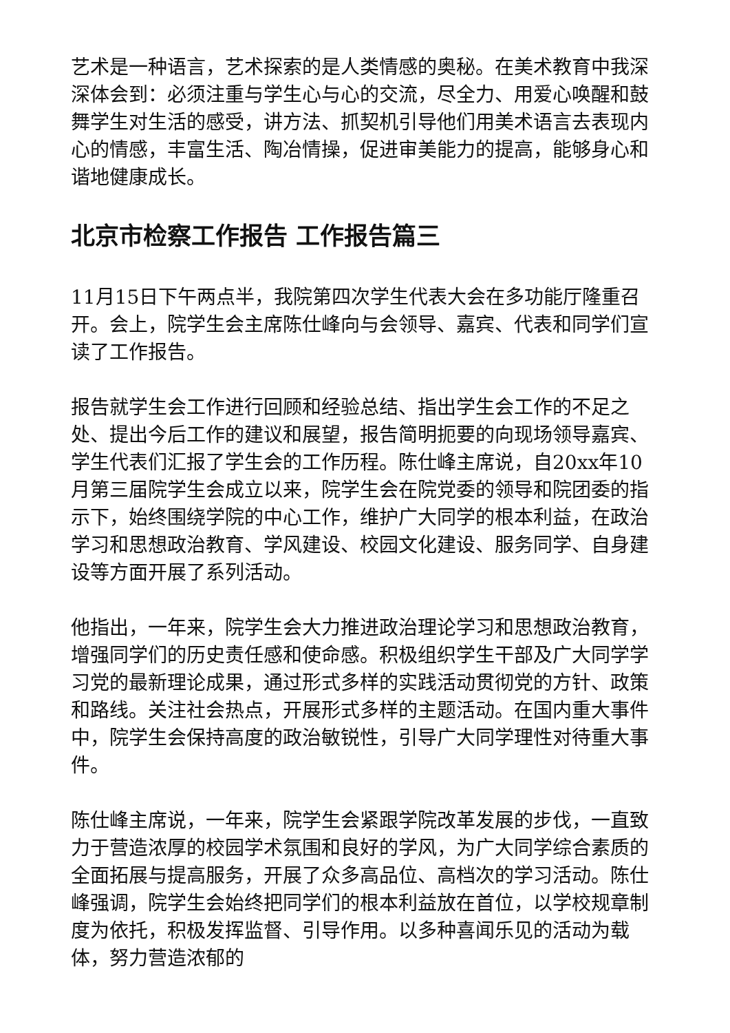艺术是一种语言，艺术探索的是人类情感的奥秘。在美术教育中我深深体会到：必须注重与学生心与心的交流，尽全力、用爱心唤醒和鼓舞学生对生活的感受，讲方法、抓契机引导他们用美术语言去表现内心的情感，丰富生活、陶冶情操，促进审美能力的提高，能够身心和谐地健康成长。
北京市检察工作报告 工作报告篇三
11月15日下午两点半，我院第四次学生代表大会在多功能厅隆重召开。会上，院学生会主席陈仕峰向与会领导、嘉宾、代表和同学们宣读了工作报告。
报告就学生会工作进行回顾和经验总结、指出学生会工作的不足之处、提出今后工作的建议和展望，报告简明扼要的向现场领导嘉宾、学生代表们汇报了学生会的工作历程。陈仕峰主席说，自20xx年10月第三届院学生会成立以来，院学生会在院党委的领导和院团委的指示下，始终围绕学院的中心工作，维护广大同学的根本利益，在政治学习和思想政治教育、学风建设、校园文化建设、服务同学、自身建设等方面开展了系列活动。
他指出，一年来，院学生会大力推进政治理论学习和思想政治教育，增强同学们的历史责任感和使命感。积极组织学生干部及广大同学学习党的最新理论成果，通过形式多样的实践活动贯彻党的方针、政策和路线。关注社会热点，开展形式多样的主题活动。在国内重大事件中，院学生会保持高度的政治敏锐性，引导广大同学理性对待重大事件。
陈仕峰主席说，一年来，院学生会紧跟学院改革发展的步伐，一直致力于营造浓厚的校园学术氛围和良好的学风，为广大同学综合素质的全面拓展与提高服务，开展了众多高品位、高档次的学习活动。陈仕峰强调，院学生会始终把同学们的根本利益放在首位，以学校规章制度为依托，积极发挥监督、引导作用。以多种喜闻乐见的活动为载体，努力营造浓郁的